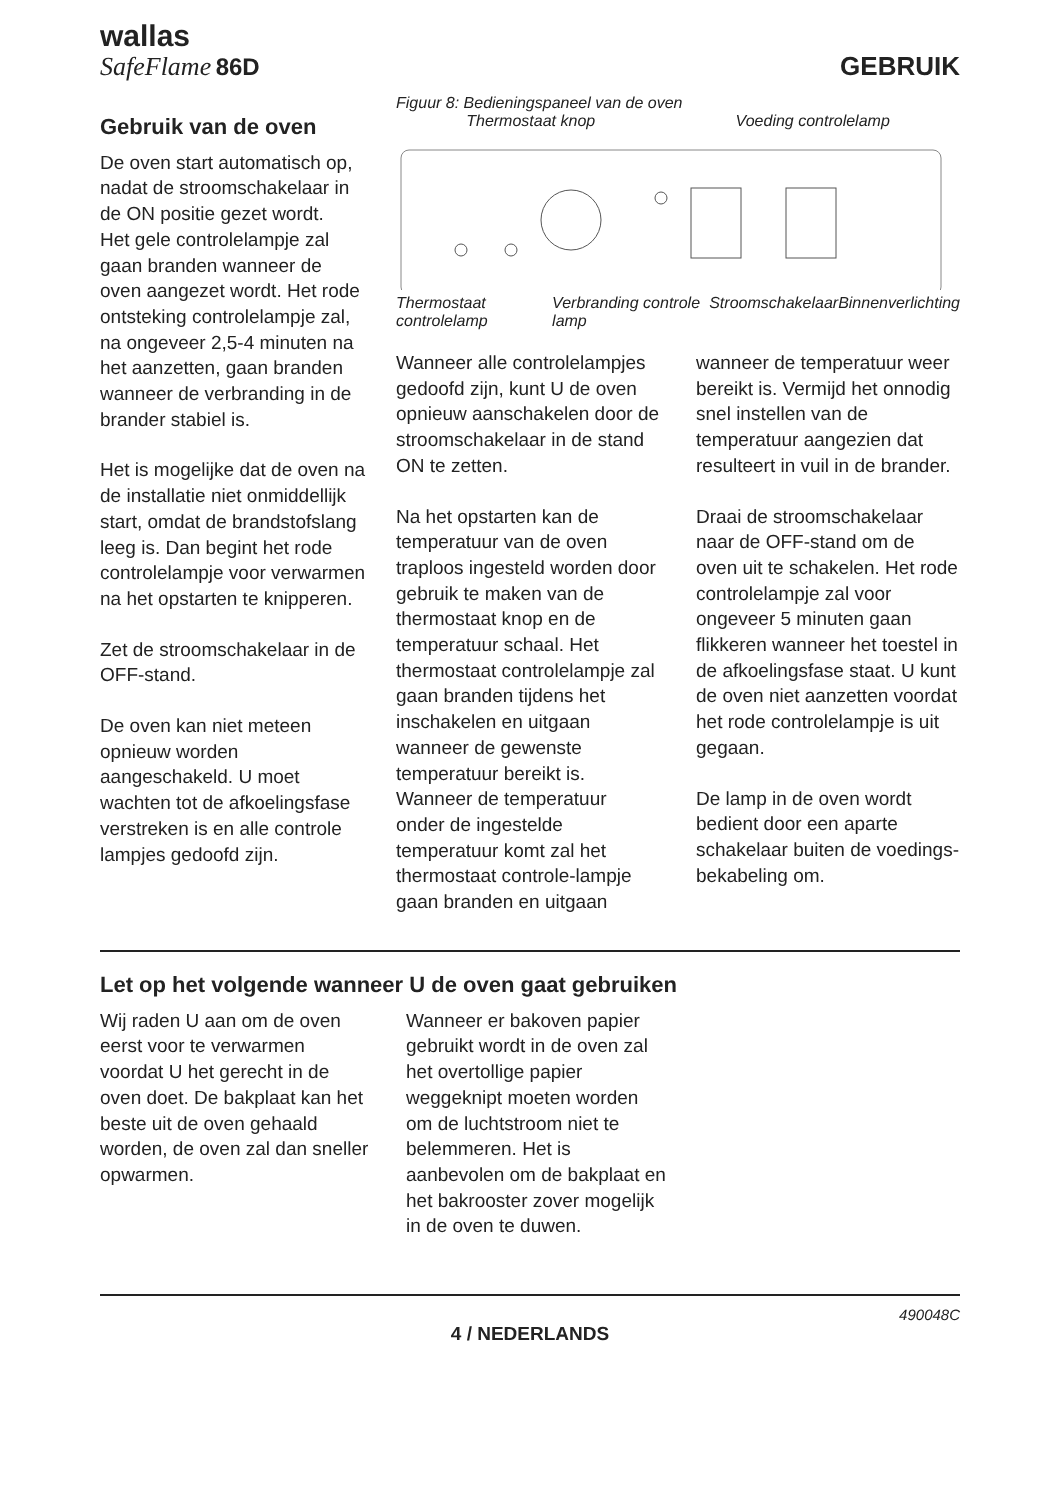wallas
SafeFlame 86D
GEBRUIK
Gebruik van de oven
De oven start automatisch op, nadat de stroomschakelaar in de ON positie gezet wordt.
Het gele controlelampje zal gaan branden wanneer de oven aangezet wordt. Het rode ontsteking controlelampje zal, na ongeveer 2,5-4 minuten na het aanzetten, gaan branden wanneer de verbranding in de brander stabiel is.
Het is mogelijke dat de oven na de installatie niet onmiddellijk start, omdat de brandstofslang leeg is. Dan begint het rode controlelampje voor verwarmen na het opstarten te knipperen.
Zet de stroomschakelaar in de OFF-stand.
De oven kan niet meteen opnieuw worden aangeschakeld. U moet wachten tot de afkoelingsfase verstreken is en alle controle lampjes gedoofd zijn.
Figuur 8: Bedieningspaneel van de oven
Thermostaat knop Voeding controlelamp
Thermostaat controlelamp Verbranding controle lamp Stroomschakelaar Binnenverlichting
Wanneer alle controlelampjes gedoofd zijn, kunt U de oven opnieuw aanschakelen door de stroomschakelaar in de stand ON te zetten.
Na het opstarten kan de temperatuur van de oven traploos ingesteld worden door gebruik te maken van de thermostaat knop en de temperatuur schaal. Het thermostaat controlelampje zal gaan branden tijdens het inschakelen en uitgaan wanneer de gewenste temperatuur bereikt is. Wanneer de temperatuur onder de ingestelde temperatuur komt zal het thermostaat controle-lampje gaan branden en uitgaan
wanneer de temperatuur weer bereikt is. Vermijd het onnodig snel instellen van de temperatuur aangezien dat resulteert in vuil in de brander.
Draai de stroomschakelaar naar de OFF-stand om de oven uit te schakelen. Het rode controlelampje zal voor ongeveer 5 minuten gaan flikkeren wanneer het toestel in de afkoelingsfase staat. U kunt de oven niet aanzetten voordat het rode controlelampje is uit gegaan.
De lamp in de oven wordt bedient door een aparte schakelaar buiten de voedings-bekabeling om.
Let op het volgende wanneer U de oven gaat gebruiken
Wij raden U aan om de oven eerst voor te verwarmen voordat U het gerecht in de oven doet. De bakplaat kan het beste uit de oven gehaald worden, de oven zal dan sneller opwarmen.
Wanneer er bakoven papier gebruikt wordt in de oven zal het overtollige papier weggeknipt moeten worden om de luchtstroom niet te belemmeren. Het is aanbevolen om de bakplaat en het bakrooster zover mogelijk in de oven te duwen.
490048C
4 / NEDERLANDS